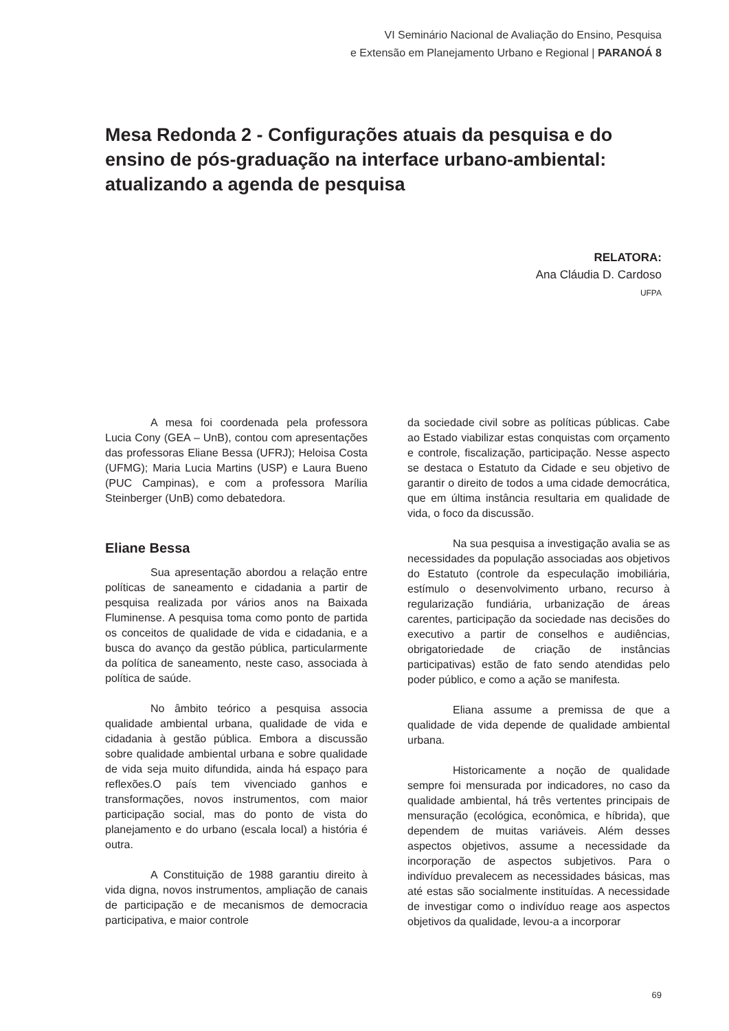VI Seminário Nacional de Avaliação do Ensino, Pesquisa
e Extensão em Planejamento Urbano e Regional | PARANOÁ 8
Mesa Redonda 2 - Configurações atuais da pesquisa e do ensino de pós-graduação na interface urbano-ambiental: atualizando a agenda de pesquisa
RELATORA:
Ana Cláudia D. Cardoso
UFPA
A mesa foi coordenada pela professora Lucia Cony (GEA – UnB), contou com apresentações das professoras Eliane Bessa (UFRJ); Heloisa Costa (UFMG); Maria Lucia Martins (USP) e Laura Bueno (PUC Campinas), e com a professora Marília Steinberger (UnB) como debatedora.
Eliane Bessa
Sua apresentação abordou a relação entre políticas de saneamento e cidadania a partir de pesquisa realizada por vários anos na Baixada Fluminense. A pesquisa toma como ponto de partida os conceitos de qualidade de vida e cidadania, e a busca do avanço da gestão pública, particularmente da política de saneamento, neste caso, associada à política de saúde.
No âmbito teórico a pesquisa associa qualidade ambiental urbana, qualidade de vida e cidadania à gestão pública. Embora a discussão sobre qualidade ambiental urbana e sobre qualidade de vida seja muito difundida, ainda há espaço para reflexões.O país tem vivenciado ganhos e transformações, novos instrumentos, com maior participação social, mas do ponto de vista do planejamento e do urbano (escala local) a história é outra.
A Constituição de 1988 garantiu direito à vida digna, novos instrumentos, ampliação de canais de participação e de mecanismos de democracia participativa, e maior controle
da sociedade civil sobre as políticas públicas. Cabe ao Estado viabilizar estas conquistas com orçamento e controle, fiscalização, participação. Nesse aspecto se destaca o Estatuto da Cidade e seu objetivo de garantir o direito de todos a uma cidade democrática, que em última instância resultaria em qualidade de vida, o foco da discussão.
Na sua pesquisa a investigação avalia se as necessidades da população associadas aos objetivos do Estatuto (controle da especulação imobiliária, estímulo o desenvolvimento urbano, recurso à regularização fundiária, urbanização de áreas carentes, participação da sociedade nas decisões do executivo a partir de conselhos e audiências, obrigatoriedade de criação de instâncias participativas) estão de fato sendo atendidas pelo poder público, e como a ação se manifesta.
Eliana assume a premissa de que a qualidade de vida depende de qualidade ambiental urbana.
Historicamente a noção de qualidade sempre foi mensurada por indicadores, no caso da qualidade ambiental, há três vertentes principais de mensuração (ecológica, econômica, e híbrida), que dependem de muitas variáveis. Além desses aspectos objetivos, assume a necessidade da incorporação de aspectos subjetivos. Para o indivíduo prevalecem as necessidades básicas, mas até estas são socialmente instituídas. A necessidade de investigar como o indivíduo reage aos aspectos objetivos da qualidade, levou-a a incorporar
69